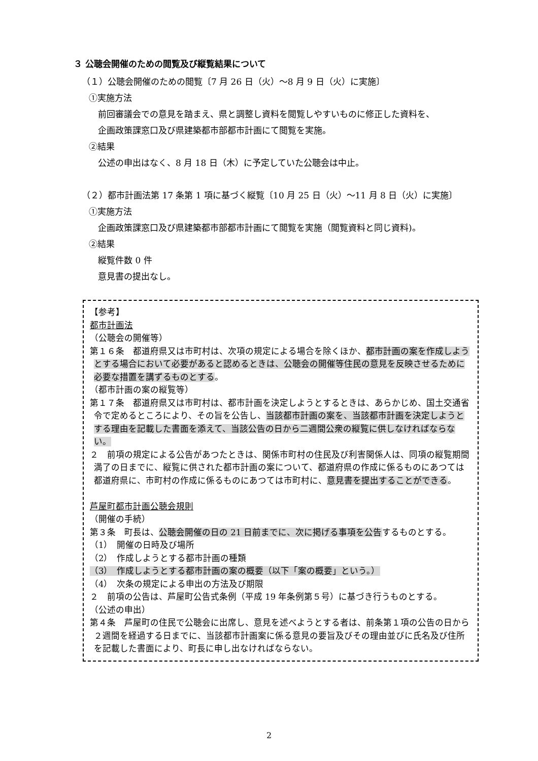３ 公聴会開催のための閲覧及び縦覧結果について
（１）公聴会開催のための閲覧〔7 月 26 日（火）～8 月 9 日（火）に実施〕
①実施方法
前回審議会での意見を踏まえ、県と調整し資料を閲覧しやすいものに修正した資料を、
企画政策課窓口及び県建築都市部都市計画にて閲覧を実施。
②結果
公述の申出はなく、8 月 18 日（木）に予定していた公聴会は中止。
（２）都市計画法第 17 条第 1 項に基づく縦覧〔10 月 25 日（火）～11 月 8 日（火）に実施〕
①実施方法
企画政策課窓口及び県建築都市部都市計画にて閲覧を実施（閲覧資料と同じ資料)。
②結果
縦覧件数 0 件
意見書の提出なし。
【参考】
都市計画法
（公聴会の開催等）
第１６条　都道府県又は市町村は、次項の規定による場合を除くほか、都市計画の案を作成しようとする場合において必要があると認めるときは、公聴会の開催等住民の意見を反映させるために必要な措置を講ずるものとする。
（都市計画の案の縦覧等）
第１７条　都道府県又は市町村は、都市計画を決定しようとするときは、あらかじめ、国土交通省令で定めるところにより、その旨を公告し、当該都市計画の案を、当該都市計画を決定しようとする理由を記載した書面を添えて、当該公告の日から二週間公衆の縦覧に供しなければならない。
２　前項の規定による公告があつたときは、関係市町村の住民及び利害関係人は、同項の縦覧期間満了の日までに、縦覧に供された都市計画の案について、都道府県の作成に係るものにあつては都道府県に、市町村の作成に係るものにあつては市町村に、意見書を提出することができる。
芦屋町都市計画公聴会規則
（開催の手続）
第３条　町長は、公聴会開催の日の 21 日前までに、次に掲げる事項を公告するものとする。
（1）　開催の日時及び場所
（2）　作成しようとする都市計画の種類
（3）　作成しようとする都市計画の案の概要（以下「案の概要」という。）
（4）　次条の規定による申出の方法及び期限
２　前項の公告は、芦屋町公告式条例（平成 19 年条例第５号）に基づき行うものとする。
（公述の申出）
第４条　芦屋町の住民で公聴会に出席し、意見を述べようとする者は、前条第１項の公告の日から２週間を経過する日までに、当該都市計画案に係る意見の要旨及びその理由並びに氏名及び住所を記載した書面により、町長に申し出なければならない。
2